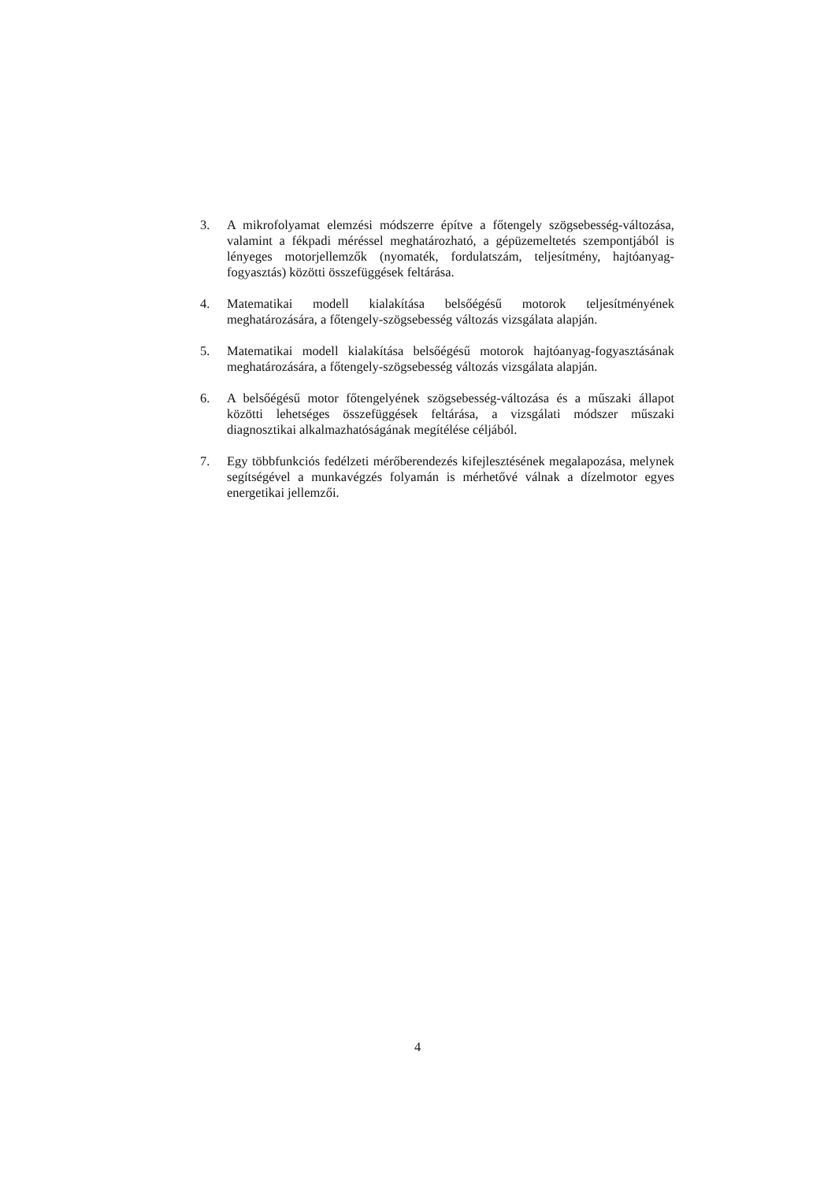3. A mikrofolyamat elemzési módszerre építve a főtengely szögsebesség-változása, valamint a fékpadi méréssel meghatározható, a gépüzemeltetés szempontjából is lényeges motorjellemzők (nyomaték, fordulatszám, teljesítmény, hajtóanyag-fogyasztás) közötti összefüggések feltárása.
4. Matematikai modell kialakítása belsőégésű motorok teljesítményének meghatározására, a főtengely-szögsebesség változás vizsgálata alapján.
5. Matematikai modell kialakítása belsőégésű motorok hajtóanyag-fogyasztásának meghatározására, a főtengely-szögsebesség változás vizsgálata alapján.
6. A belsőégésű motor főtengelyének szögsebesség-változása és a műszaki állapot közötti lehetséges összefüggések feltárása, a vizsgálati módszer műszaki diagnosztikai alkalmazhatóságának megítélése céljából.
7. Egy többfunkciós fedélzeti mérőberendezés kifejlesztésének megalapozása, melynek segítségével a munkavégzés folyamán is mérhetővé válnak a dízelmotor egyes energetikai jellemzői.
4